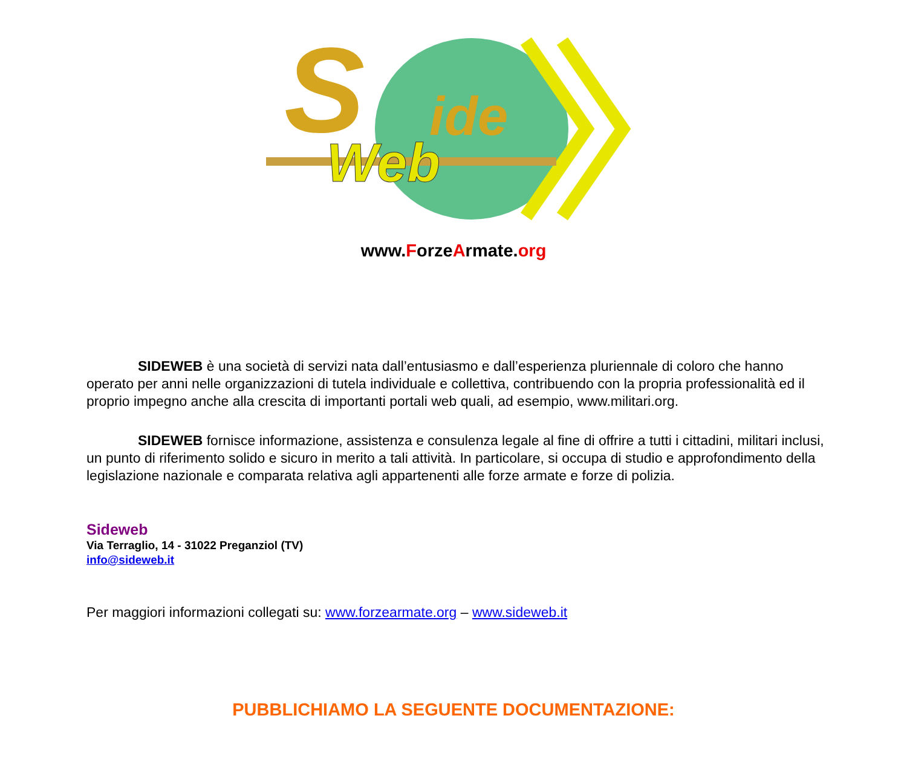S
ide
Web
www.ForzeArmate.org
SIDEWEB è una società di servizi nata dall’entusiasmo e dall’esperienza pluriennale di coloro che hanno operato per anni nelle organizzazioni di tutela individuale e collettiva, contribuendo con la propria professionalità ed il proprio impegno anche alla crescita di importanti portali web quali, ad esempio, www.militari.org.
SIDEWEB fornisce informazione, assistenza e consulenza legale al fine di offrire a tutti i cittadini, militari inclusi, un punto di riferimento solido e sicuro in merito a tali attività. In particolare, si occupa di studio e approfondimento della legislazione nazionale e comparata relativa agli appartenenti alle forze armate e forze di polizia.
Sideweb
Via Terraglio, 14 - 31022 Preganziol (TV)
info@sideweb.it
Per maggiori informazioni collegati su: www.forzearmate.org – www.sideweb.it
PUBBLICHIAMO LA SEGUENTE DOCUMENTAZIONE: